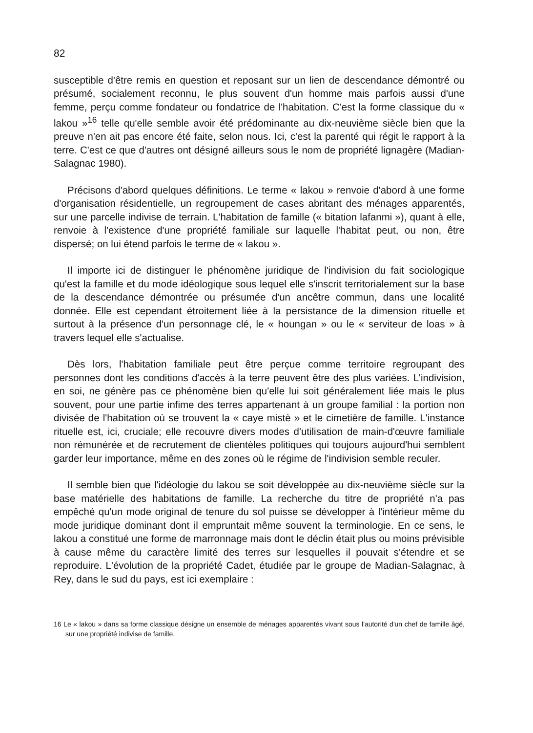82
susceptible d'être remis en question et reposant sur un lien de descendance démontré ou présumé, socialement reconnu, le plus souvent d'un homme mais parfois aussi d'une femme, perçu comme fondateur ou fondatrice de l'habitation. C'est la forme classique du « lakou »<sup>16</sup> telle qu'elle semble avoir été prédominante au dix-neuvième siècle bien que la preuve n'en ait pas encore été faite, selon nous. Ici, c'est la parenté qui régit le rapport à la terre. C'est ce que d'autres ont désigné ailleurs sous le nom de propriété lignagère (Madian-Salagnac 1980).
Précisons d'abord quelques définitions. Le terme « lakou » renvoie d'abord à une forme d'organisation résidentielle, un regroupement de cases abritant des ménages apparentés, sur une parcelle indivise de terrain. L'habitation de famille (« bitation lafanmi »), quant à elle, renvoie à l'existence d'une propriété familiale sur laquelle l'habitat peut, ou non, être dispersé; on lui étend parfois le terme de « lakou ».
Il importe ici de distinguer le phénomène juridique de l'indivision du fait sociologique qu'est la famille et du mode idéologique sous lequel elle s'inscrit territorialement sur la base de la descendance démontrée ou présumée d'un ancêtre commun, dans une localité donnée. Elle est cependant étroitement liée à la persistance de la dimension rituelle et surtout à la présence d'un personnage clé, le « houngan » ou le « serviteur de loas » à travers lequel elle s'actualise.
Dès lors, l'habitation familiale peut être perçue comme territoire regroupant des personnes dont les conditions d'accès à la terre peuvent être des plus variées. L'indivision, en soi, ne génère pas ce phénomène bien qu'elle lui soit généralement liée mais le plus souvent, pour une partie infime des terres appartenant à un groupe familial : la portion non divisée de l'habitation où se trouvent la « caye mistè » et le cimetière de famille. L'instance rituelle est, ici, cruciale; elle recouvre divers modes d'utilisation de main-d'œuvre familiale non rémunérée et de recrutement de clientèles politiques qui toujours aujourd'hui semblent garder leur importance, même en des zones où le régime de l'indivision semble reculer.
Il semble bien que l'idéologie du lakou se soit développée au dix-neuvième siècle sur la base matérielle des habitations de famille. La recherche du titre de propriété n'a pas empêché qu'un mode original de tenure du sol puisse se développer à l'intérieur même du mode juridique dominant dont il empruntait même souvent la terminologie. En ce sens, le lakou a constitué une forme de marronnage mais dont le déclin était plus ou moins prévisible à cause même du caractère limité des terres sur lesquelles il pouvait s'étendre et se reproduire. L'évolution de la propriété Cadet, étudiée par le groupe de Madian-Salagnac, à Rey, dans le sud du pays, est ici exemplaire :
16 Le « lakou » dans sa forme classique désigne un ensemble de ménages apparentés vivant sous l'autorité d'un chef de famille âgé, sur une propriété indivise de famille.